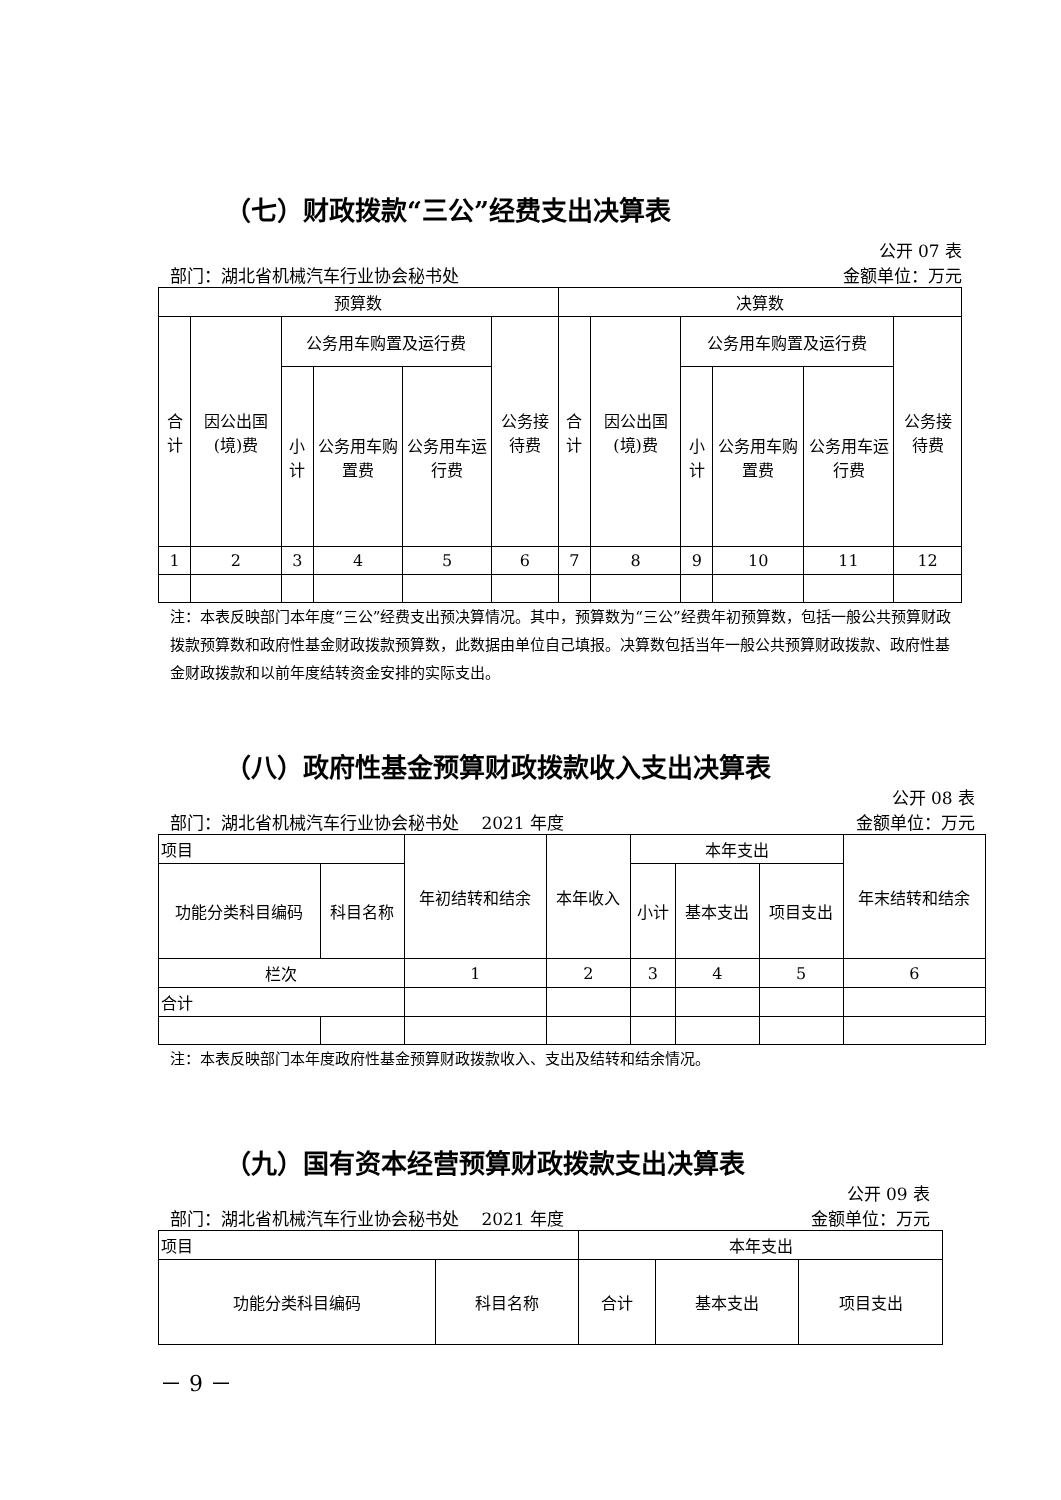（七）财政拨款“三公”经费支出决算表
公开 07 表
部门：湖北省机械汽车行业协会秘书处 金额单位：万元
| 预算数 | | | | | | 决算数 | | | | | |
| --- | --- | --- | --- | --- | --- | --- | --- | --- | --- | --- | --- |
| 合计 | 因公出国(境)费 | 公务用车购置及运行费 | | | 公务接待费 | 合计 | 因公出国(境)费 | 公务用车购置及运行费 | | | 公务接待费 |
| | | 小计 | 公务用车购置费 | 公务用车运行费 | | | | 小计 | 公务用车购置费 | 公务用车运行费 | |
| 1 | 2 | 3 | 4 | 5 | 6 | 7 | 8 | 9 | 10 | 11 | 12 |
注：本表反映部门本年度“三公”经费支出预决算情况。其中，预算数为“三公”经费年初预算数，包括一般公共预算财政拨款预算数和政府性基金财政拨款预算数，此数据由单位自己填报。决算数包括当年一般公共预算财政拨款、政府性基金财政拨款和以前年度结转资金安排的实际支出。
（八）政府性基金预算财政拨款收入支出决算表
公开 08 表
部门：湖北省机械汽车行业协会秘书处　 2021 年度 金额单位：万元
| 项目 | | 年初结转和结余 | 本年收入 | 本年支出 | | | 年末结转和结余 |
| 功能分类科目编码 | 科目名称 | | | 小计 | 基本支出 | 项目支出 | |
| 栏次 | | 1 | 2 | 3 | 4 | 5 | 6 |
| 合计 | | | | | | | |
注：本表反映部门本年度政府性基金预算财政拨款收入、支出及结转和结余情况。
（九）国有资本经营预算财政拨款支出决算表
公开 09 表
部门：湖北省机械汽车行业协会秘书处　 2021 年度 金额单位：万元
| 项目 | | 本年支出 | | |
| 功能分类科目编码 | 科目名称 | 合计 | 基本支出 | 项目支出 |
－ 9 －